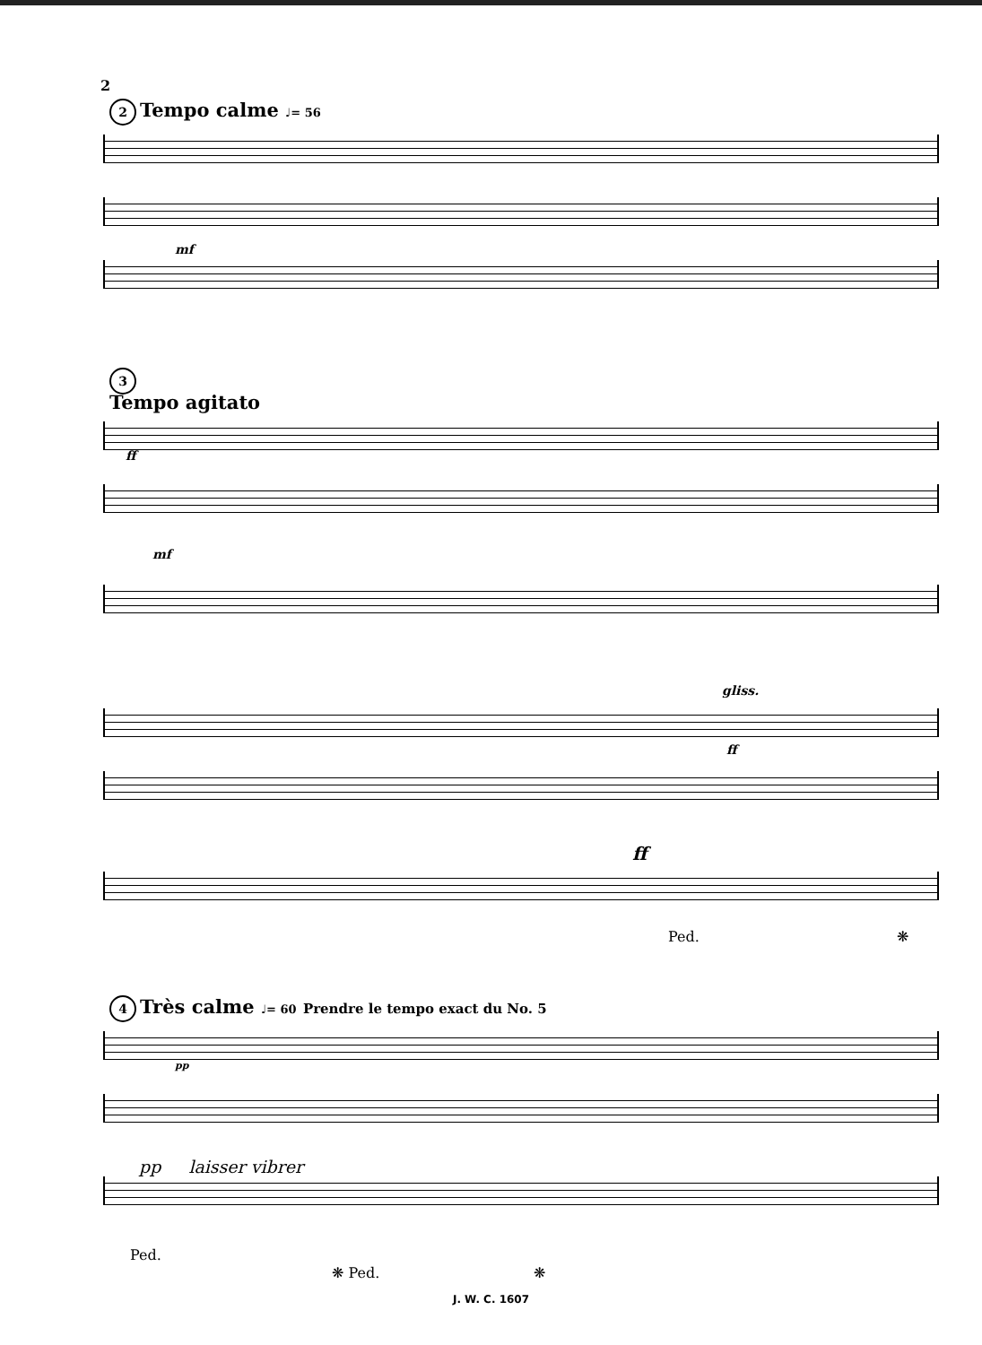2
2 Tempo calme ♩= 56
mf
3
Tempo agitato
ff
mf
gliss.
ff
ff
Ped. ❋
4 Très calme ♩= 60 Prendre le tempo exact du No. 5
pp
pp laisser vibrer
Ped.
❋ Ped. ❋
J. W. C. 1607